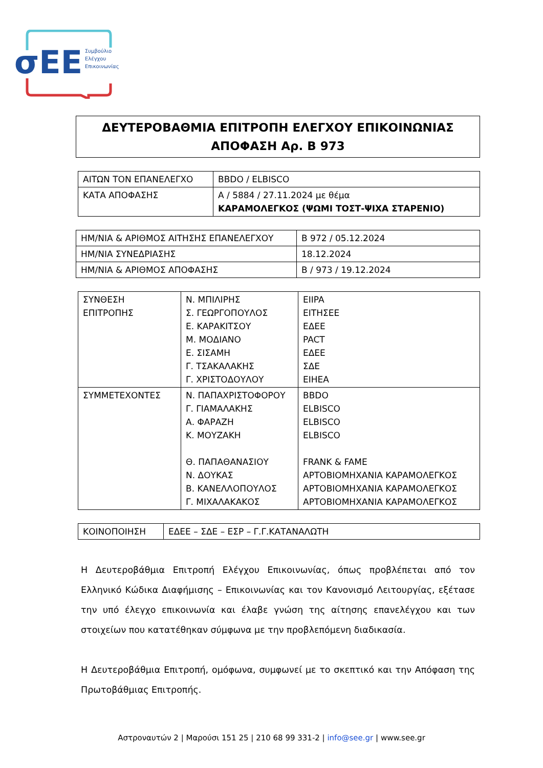σΕΕ
Συμβούλιο
Ελέγχου
Επικοινωνίας
ΔΕΥΤΕΡΟΒΑΘΜΙΑ ΕΠΙΤΡΟΠΗ ΕΛΕΓΧΟΥ ΕΠΙΚΟΙΝΩΝΙΑΣ
ΑΠΟΦΑΣΗ Αρ. Β 973
| ΑΙΤΩΝ ΤΟΝ ΕΠΑΝΕΛΕΓΧΟ | BBDO / ELBISCO |
| ΚΑΤΑ ΑΠΟΦΑΣΗΣ | Α / 5884 / 27.11.2024 με θέμα ΚΑΡΑΜΟΛΕΓΚΟΣ (ΨΩΜΙ ΤΟΣΤ-ΨΙΧΑ ΣΤΑΡΕΝΙΟ) |
| ΗΜ/ΝΙΑ & ΑΡΙΘΜΟΣ ΑΙΤΗΣΗΣ ΕΠΑΝΕΛΕΓΧΟΥ | Β 972 / 05.12.2024 |
| ΗΜ/ΝΙΑ ΣΥΝΕΔΡΙΑΣΗΣ | 18.12.2024 |
| ΗΜ/ΝΙΑ & ΑΡΙΘΜΟΣ ΑΠΟΦΑΣΗΣ | Β / 973 / 19.12.2024 |
| ΣΥΝΘΕΣΗ ΕΠΙΤΡΟΠΗΣ | Ν. ΜΠΙΛΙΡΗΣ Σ. ΓΕΩΡΓΟΠΟΥΛΟΣ Ε. ΚΑΡΑΚΙΤΣΟΥ Μ. ΜΟΔΙΑΝΟ Ε. ΣΙΣΑΜΗ Γ. ΤΣΑΚΑΛΑΚΗΣ Γ. ΧΡΙΣΤΟΔΟΥΛΟΥ | EIIPA ΕΙΤΗΣΕΕ ΕΔΕΕ PACT ΕΔΕΕ ΣΔΕ ΕΙΗΕΑ |
| ΣΥΜΜΕΤΕΧΟΝΤΕΣ | Ν. ΠΑΠΑΧΡΙΣΤΟΦΟΡΟΥ Γ. ΓΙΑΜΑΛΑΚΗΣ Α. ΦΑΡΑΖΗ Κ. ΜΟΥΖΑΚΗ Θ. ΠΑΠΑΘΑΝΑΣΙΟΥ Ν. ΔΟΥΚΑΣ Β. ΚΑΝΕΛΛΟΠΟΥΛΟΣ Γ. ΜΙΧΑΛΑΚΑΚΟΣ | BBDO ELBISCO ELBISCO ELBISCO FRANK & FAME ΑΡΤΟΒΙΟΜΗΧΑΝΙΑ ΚΑΡΑΜΟΛΕΓΚΟΣ ΑΡΤΟΒΙΟΜΗΧΑΝΙΑ ΚΑΡΑΜΟΛΕΓΚΟΣ ΑΡΤΟΒΙΟΜΗΧΑΝΙΑ ΚΑΡΑΜΟΛΕΓΚΟΣ |
| ΚΟΙΝΟΠΟΙΗΣΗ | ΕΔΕΕ – ΣΔΕ – ΕΣΡ – Γ.Γ.ΚΑΤΑΝΑΛΩΤΗ |
Η Δευτεροβάθμια Επιτροπή Ελέγχου Επικοινωνίας, όπως προβλέπεται από τον Ελληνικό Κώδικα Διαφήμισης – Επικοινωνίας και τον Κανονισμό Λειτουργίας, εξέτασε την υπό έλεγχο επικοινωνία και έλαβε γνώση της αίτησης επανελέγχου και των στοιχείων που κατατέθηκαν σύμφωνα με την προβλεπόμενη διαδικασία.
Η Δευτεροβάθμια Επιτροπή, ομόφωνα, συμφωνεί με το σκεπτικό και την Απόφαση της Πρωτοβάθμιας Επιτροπής.
Αστροναυτών 2 | Μαρούσι 151 25 | 210 68 99 331-2 | info@see.gr | www.see.gr